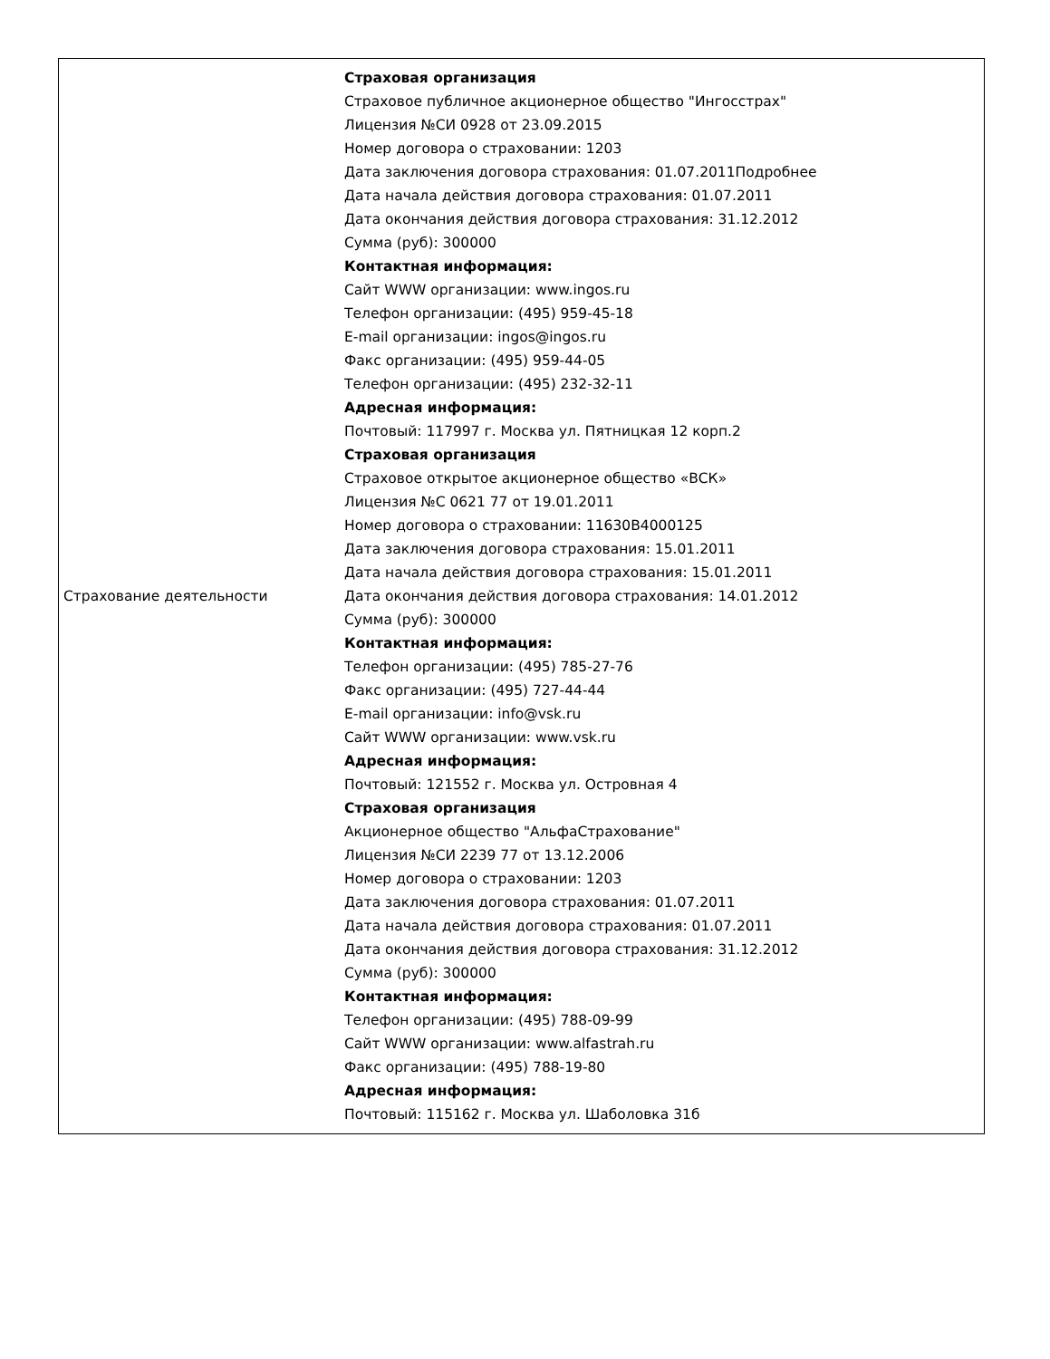| Страхование деятельности | Страховая организация Страховое публичное акционерное общество "Ингосстрах" Лицензия №СИ 0928 от 23.09.2015 Номер договора о страховании: 1203 Дата заключения договора страхования: 01.07.2011Подробнее Дата начала действия договора страхования: 01.07.2011 Дата окончания действия договора страхования: 31.12.2012 Сумма (руб): 300000 Контактная информация: Сайт WWW организации: www.ingos.ru Телефон организации: (495) 959-45-18 E-mail организации: ingos@ingos.ru Факс организации: (495) 959-44-05 Телефон организации: (495) 232-32-11 Адресная информация: Почтовый: 117997 г. Москва ул. Пятницкая 12 корп.2 Страховая организация Страховое открытое акционерное общество «ВСК» Лицензия №С 0621 77 от 19.01.2011 Номер договора о страховании: 11630B4000125 Дата заключения договора страхования: 15.01.2011 Дата начала действия договора страхования: 15.01.2011 Дата окончания действия договора страхования: 14.01.2012 Сумма (руб): 300000 Контактная информация: Телефон организации: (495) 785-27-76 Факс организации: (495) 727-44-44 E-mail организации: info@vsk.ru Сайт WWW организации: www.vsk.ru Адресная информация: Почтовый: 121552 г. Москва ул. Островная 4 Страховая организация Акционерное общество "АльфаСтрахование" Лицензия №СИ 2239 77 от 13.12.2006 Номер договора о страховании: 1203 Дата заключения договора страхования: 01.07.2011 Дата начала действия договора страхования: 01.07.2011 Дата окончания действия договора страхования: 31.12.2012 Сумма (руб): 300000 Контактная информация: Телефон организации: (495) 788-09-99 Сайт WWW организации: www.alfastrah.ru Факс организации: (495) 788-19-80 Адресная информация: Почтовый: 115162 г. Москва ул. Шаболовка 31б |